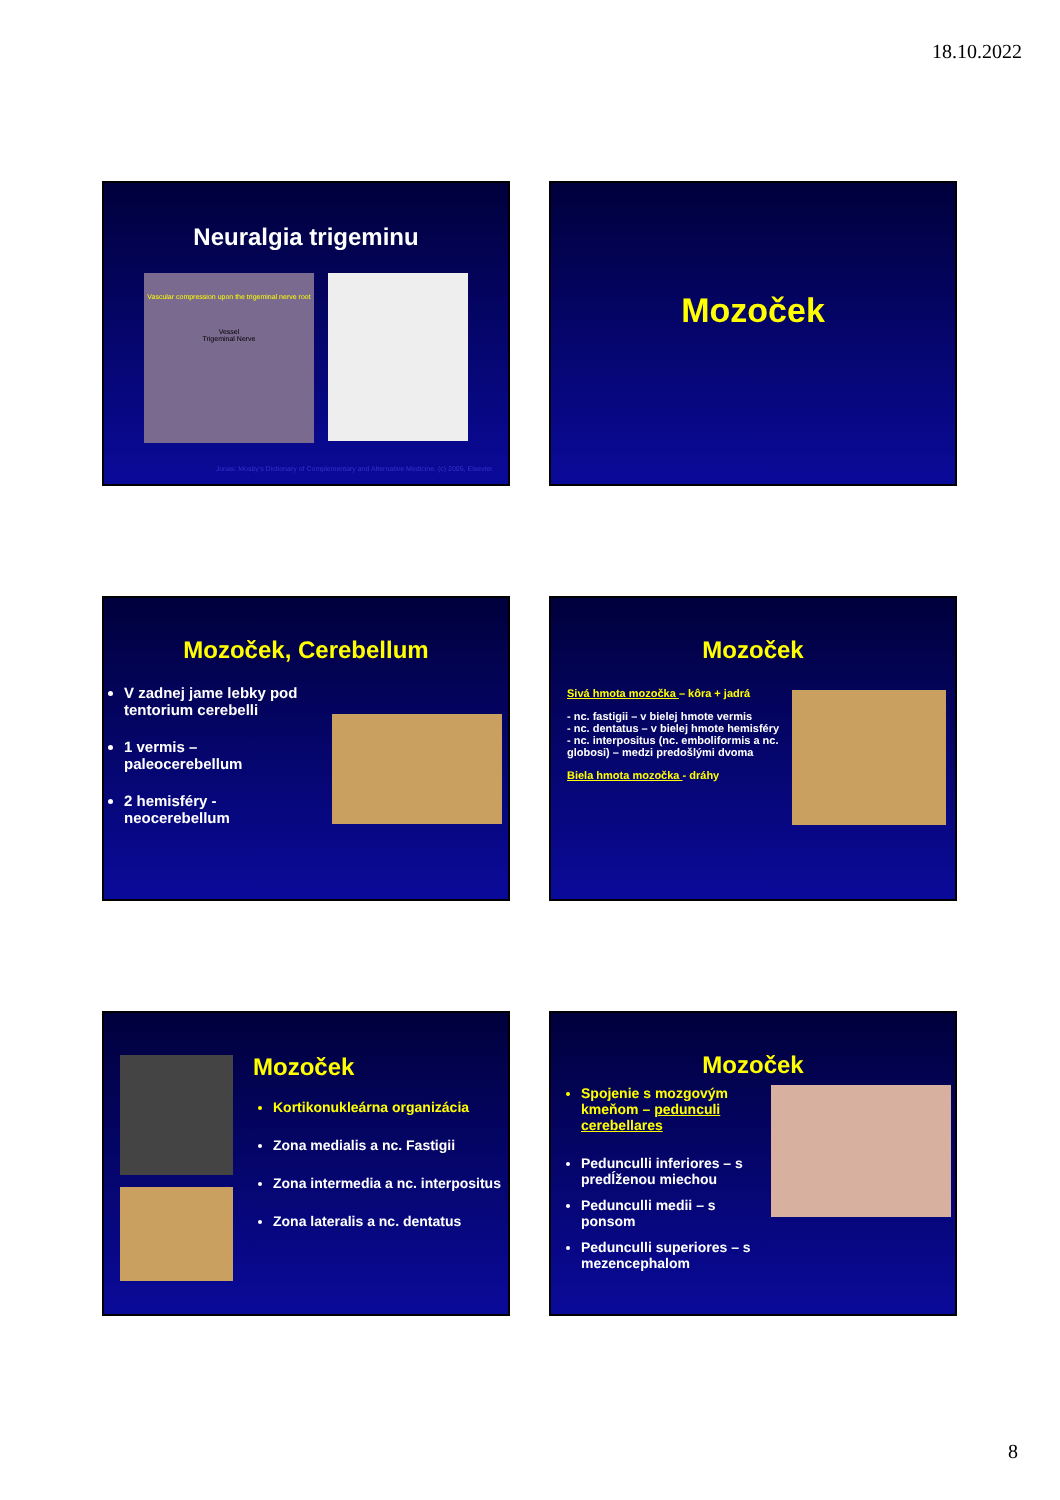18.10.2022
Neuralgia trigeminu
Vascular compression upon the trigeminal nerve root
Vessel
Trigeminal Nerve
Jonas: Mosby's Dictionary of Complementary and Alternative Medicine. (c) 2005, Elsevier.
Mozoček
Mozoček, Cerebellum
V zadnej jame lebky pod tentorium cerebelli
1 vermis – paleocerebellum
2 hemisféry - neocerebellum
Mozoček
Sivá hmota mozočka – kôra + jadrá
- nc. fastigii – v bielej hmote vermis
- nc. dentatus – v bielej hmote hemisféry
- nc. interpositus (nc. emboliformis a nc. globosi) – medzi predošlými dvoma
Biela hmota mozočka - dráhy
Mozoček
Kortikonukleárna organizácia
Zona medialis a nc. Fastigii
Zona intermedia a nc. interpositus
Zona lateralis a nc. dentatus
Mozoček
Spojenie s mozgovým kmeňom – pedunculi cerebellares
Pedunculli inferiores – s predĺženou miechou
Pedunculli medii – s ponsom
Pedunculli superiores – s mezencephalom
8